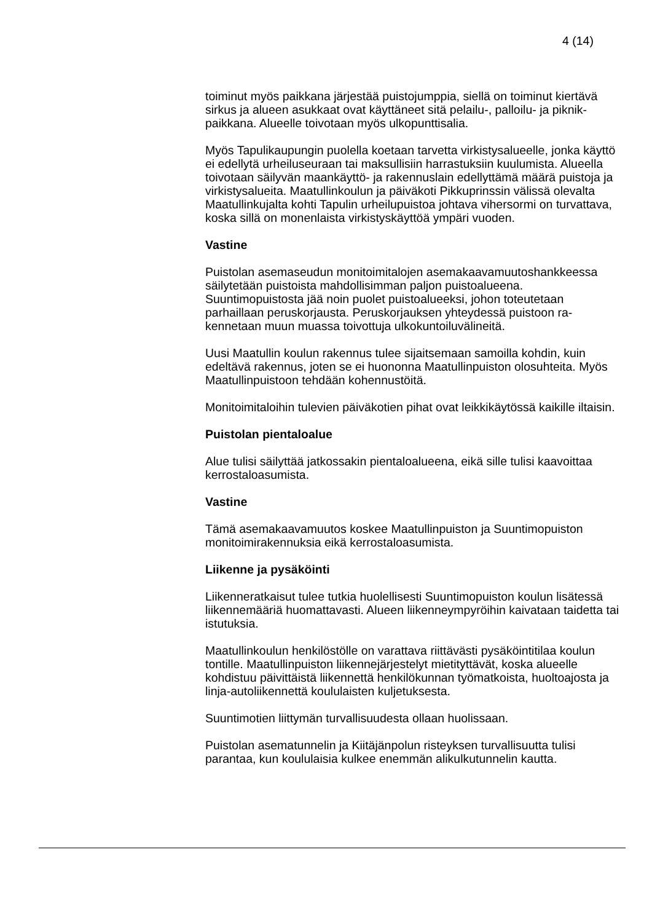4 (14)
toiminut myös paikkana järjestää puistojumppia, siellä on toiminut kier­tävä sirkus ja alueen asukkaat ovat käyttäneet sitä pelailu-, palloilu- ja piknik-paikkana. Alueelle toivotaan myös ulkopunttisalia.
Myös Tapulikaupungin puolella koetaan tarvetta virkistysalueelle, jonka käyttö ei edellytä urheiluseuraan tai maksullisiin harrastuksiin kuulu­mista. Alueella toivotaan säilyvän maankäyttö- ja rakennuslain edellyt­tämä määrä puistoja ja virkistysalueita. Maatullinkoulun ja päiväkoti Pikkuprinssin välissä olevalta Maatullinkujalta kohti Tapulin urheilupuis­toa johtava vihersormi on turvattava, koska sillä on monenlaista virkis­tyskäyttöä ympäri vuoden.
Vastine
Puistolan asemaseudun monitoimitalojen asemakaavamuutoshank­keessa säilytetään puistoista mahdollisimman paljon puistoalueena. Suuntimopuistosta jää noin puolet puistoalueeksi, johon toteutetaan parhaillaan peruskorjausta. Peruskorjauksen yhteydessä puistoon ra­kennetaan muun muassa toivottuja ulkokuntoiluvälineitä.
Uusi Maatullin koulun rakennus tulee sijaitsemaan samoilla kohdin, kuin edeltävä rakennus, joten se ei huononna Maatullinpuiston olosuh­teita. Myös Maatullinpuistoon tehdään kohennustöitä.
Monitoimitaloihin tulevien päiväkotien pihat ovat leikkikäytössä kaikille iltaisin.
Puistolan pientaloalue
Alue tulisi säilyttää jatkossakin pientaloalueena, eikä sille tulisi kaavoit­taa kerrostaloasumista.
Vastine
Tämä asemakaavamuutos koskee Maatullinpuiston ja Suuntimopuiston monitoimirakennuksia eikä kerrostaloasumista.
Liikenne ja pysäköinti
Liikenneratkaisut tulee tutkia huolellisesti Suuntimopuiston koulun lisä­tessä liikennemääriä huomattavasti. Alueen liikenneympyröihin kaiva­taan taidetta tai istutuksia.
Maatullinkoulun henkilöstölle on varattava riittävästi pysäköintitilaa kou­lun tontille. Maatullinpuiston liikennejärjestelyt mietityttävät, koska alu­eelle kohdistuu päivittäistä liikennettä henkilökunnan työmatkoista, huoltoajosta ja linja-autoliikennettä koululaisten kuljetuksesta.
Suuntimotien liittymän turvallisuudesta ollaan huolissaan.
Puistolan asematunnelin ja Kiitäjänpolun risteyksen turvallisuutta tulisi parantaa, kun koululaisia kulkee enemmän alikulkutunnelin kautta.